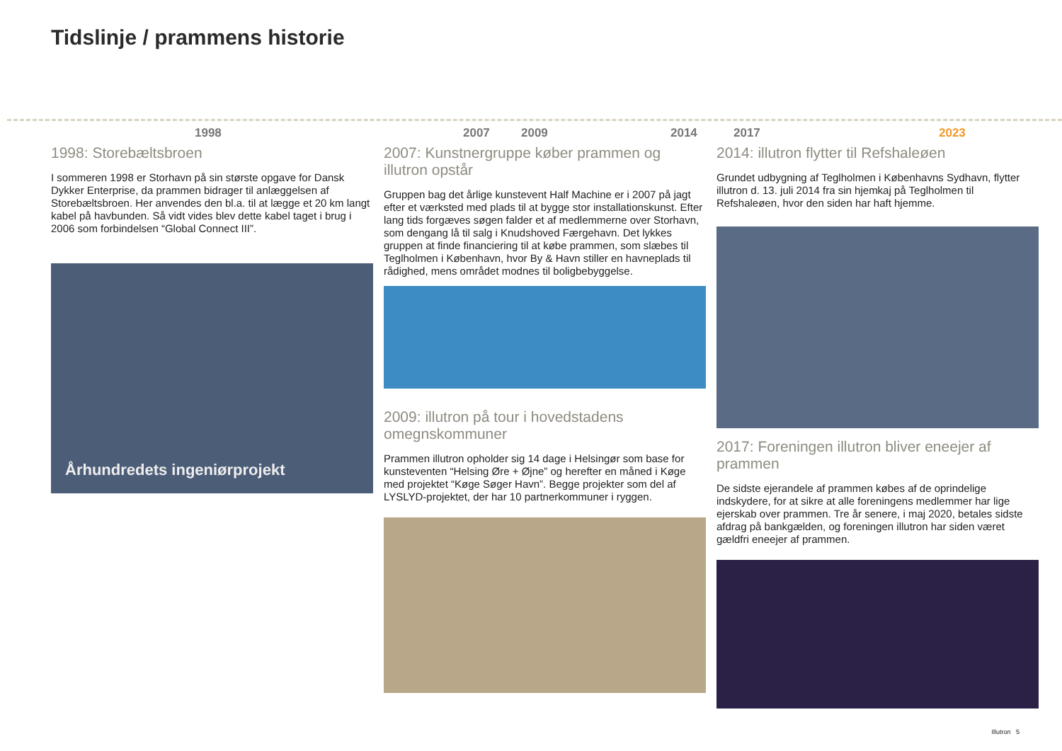Tidslinje / prammens historie
1998 2007 2009 2014 2017 2023
1998: Storebæltsbroen
I sommeren 1998 er Storhavn på sin største opgave for Dansk Dykker Enterprise, da prammen bidrager til anlæggelsen af Storebæltsbroen. Her anvendes den bl.a. til at lægge et 20 km langt kabel på havbunden. Så vidt vides blev dette kabel taget i brug i 2006 som forbindelsen “Global Connect III”.
Århundredets ingeniørprojekt
2007: Kunstnergruppe køber prammen og illutron opstår
Gruppen bag det årlige kunstevent Half Machine er i 2007 på jagt efter et værksted med plads til at bygge stor installationskunst. Efter lang tids forgæves søgen falder et af medlemmerne over Storhavn, som dengang lå til salg i Knudshoved Færgehavn. Det lykkes gruppen at finde financiering til at købe prammen, som slæbes til Teglholmen i København, hvor By & Havn stiller en havneplads til rådighed, mens området modnes til boligbebyggelse.
2009: illutron på tour i hovedstadens omegnskommuner
Prammen illutron opholder sig 14 dage i Helsingør som base for kunsteventen “Helsing Øre + Øjne” og herefter en måned i Køge med projektet “Køge Søger Havn”. Begge projekter som del af LYSLYD-projektet, der har 10 partnerkommuner i ryggen.
2014: illutron flytter til Refshaleøen
Grundet udbygning af Teglholmen i Københavns Sydhavn, flytter illutron d. 13. juli 2014 fra sin hjemkaj på Teglholmen til Refshaleøen, hvor den siden har haft hjemme.
2017: Foreningen illutron bliver eneejer af prammen
De sidste ejerandele af prammen købes af de oprindelige indskydere, for at sikre at alle foreningens medlemmer har lige ejerskab over prammen. Tre år senere, i maj 2020, betales sidste afdrag på bankgælden, og foreningen illutron har siden været gældfri eneejer af prammen.
Illutron 5